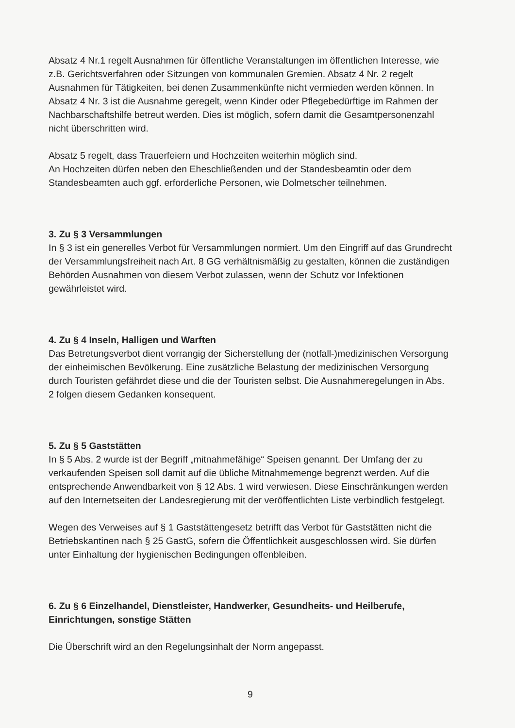Absatz 4 Nr.1 regelt Ausnahmen für öffentliche Veranstaltungen im öffentlichen Interesse, wie z.B. Gerichtsverfahren oder Sitzungen von kommunalen Gremien. Absatz 4 Nr. 2 regelt Ausnahmen für Tätigkeiten, bei denen Zusammenkünfte nicht vermieden werden können. In Absatz 4 Nr. 3 ist die Ausnahme geregelt, wenn Kinder oder Pflegebedürftige im Rahmen der Nachbarschaftshilfe betreut werden. Dies ist möglich, sofern damit die Gesamtpersonenzahl nicht überschritten wird.
Absatz 5 regelt, dass Trauerfeiern und Hochzeiten weiterhin möglich sind.
An Hochzeiten dürfen neben den Eheschließenden und der Standesbeamtin oder dem Standesbeamten auch ggf. erforderliche Personen, wie Dolmetscher teilnehmen.
3. Zu § 3 Versammlungen
In § 3 ist ein generelles Verbot für Versammlungen normiert. Um den Eingriff auf das Grundrecht der Versammlungsfreiheit nach Art. 8 GG verhältnismäßig zu gestalten, können die zuständigen Behörden Ausnahmen von diesem Verbot zulassen, wenn der Schutz vor Infektionen gewährleistet wird.
4. Zu § 4 Inseln, Halligen und Warften
Das Betretungsverbot dient vorrangig der Sicherstellung der (notfall-)medizinischen Versorgung der einheimischen Bevölkerung. Eine zusätzliche Belastung der medizinischen Versorgung durch Touristen gefährdet diese und die der Touristen selbst. Die Ausnahmeregelungen in Abs. 2 folgen diesem Gedanken konsequent.
5. Zu § 5 Gaststätten
In § 5 Abs. 2 wurde ist der Begriff „mitnahmefähige“ Speisen genannt. Der Umfang der zu verkaufenden Speisen soll damit auf die übliche Mitnahmemenge begrenzt werden. Auf die entsprechende Anwendbarkeit von § 12 Abs. 1 wird verwiesen. Diese Einschränkungen werden auf den Internetseiten der Landesregierung mit der veröffentlichten Liste verbindlich festgelegt.
Wegen des Verweises auf § 1 Gaststättengesetz betrifft das Verbot für Gaststätten nicht die Betriebskantinen nach § 25 GastG, sofern die Öffentlichkeit ausgeschlossen wird. Sie dürfen unter Einhaltung der hygienischen Bedingungen offenbleiben.
6. Zu § 6 Einzelhandel, Dienstleister, Handwerker, Gesundheits- und Heilberufe, Einrichtungen, sonstige Stätten
Die Überschrift wird an den Regelungsinhalt der Norm angepasst.
9